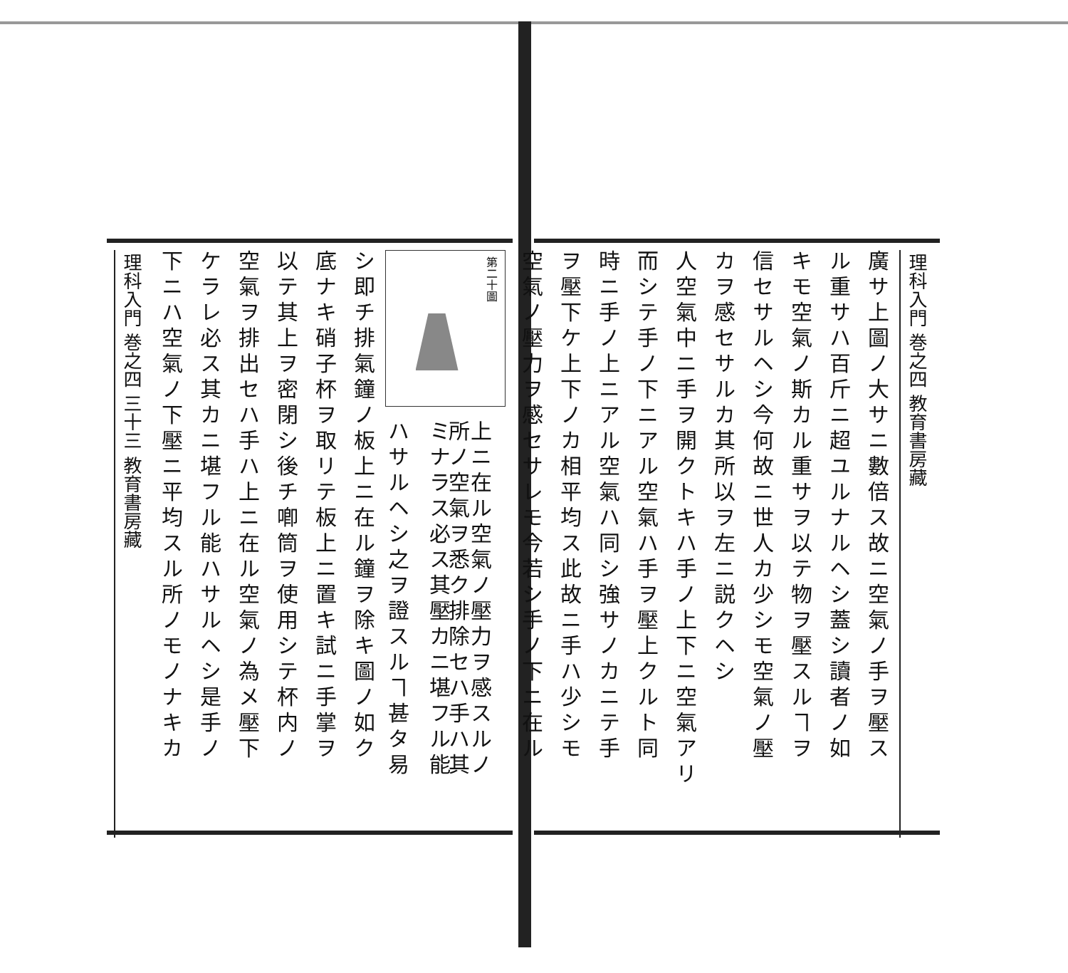理科入門 巻之四 教育書房藏
廣サ上圖ノ大サニ數倍ス故ニ空氣ノ手ヲ壓ス
ル重サハ百斤ニ超ユルナルヘシ蓋シ讀者ノ如
キモ空氣ノ斯カル重サヲ以テ物ヲ壓スルヿヲ
信セサルヘシ今何故ニ世人カ少シモ空氣ノ壓
カヲ感セサルカ其所以ヲ左ニ説クヘシ
人空氣中ニ手ヲ開クトキハ手ノ上下ニ空氣アリ
而シテ手ノ下ニアル空氣ハ手ヲ壓上クルト同
時ニ手ノ上ニアル空氣ハ同シ強サノカニテ手
ヲ壓下ケ上下ノカ相平均ス此故ニ手ハ少シモ
空氣ノ壓力ヲ感セサレモ今若シ手ノ下ニ在ル
第二十圖
シ即チ排氣鐘ノ板上ニ在ル鐘ヲ除キ圖ノ如ク
底ナキ硝子杯ヲ取リテ板上ニ置キ試ニ手掌ヲ
以テ其上ヲ密閉シ後チ喞筒ヲ使用シテ杯内ノ
空氣ヲ排出セハ手ハ上ニ在ル空氣ノ為メ壓下
ケラレ必ス其カニ堪フル能ハサルヘシ是手ノ
下ニハ空氣ノ下壓ニ平均スル所ノモノナキカ
理科入門 巻之四 三十三 教育書房藏
所ノ空氣ヲ悉ク排除セハ手ハ其
上ニ在ル空氣ノ壓力ヲ感スルノ
ミナラス必ス其壓カニ堪フル能
ハサルヘシ之ヲ證スルヿ甚タ易